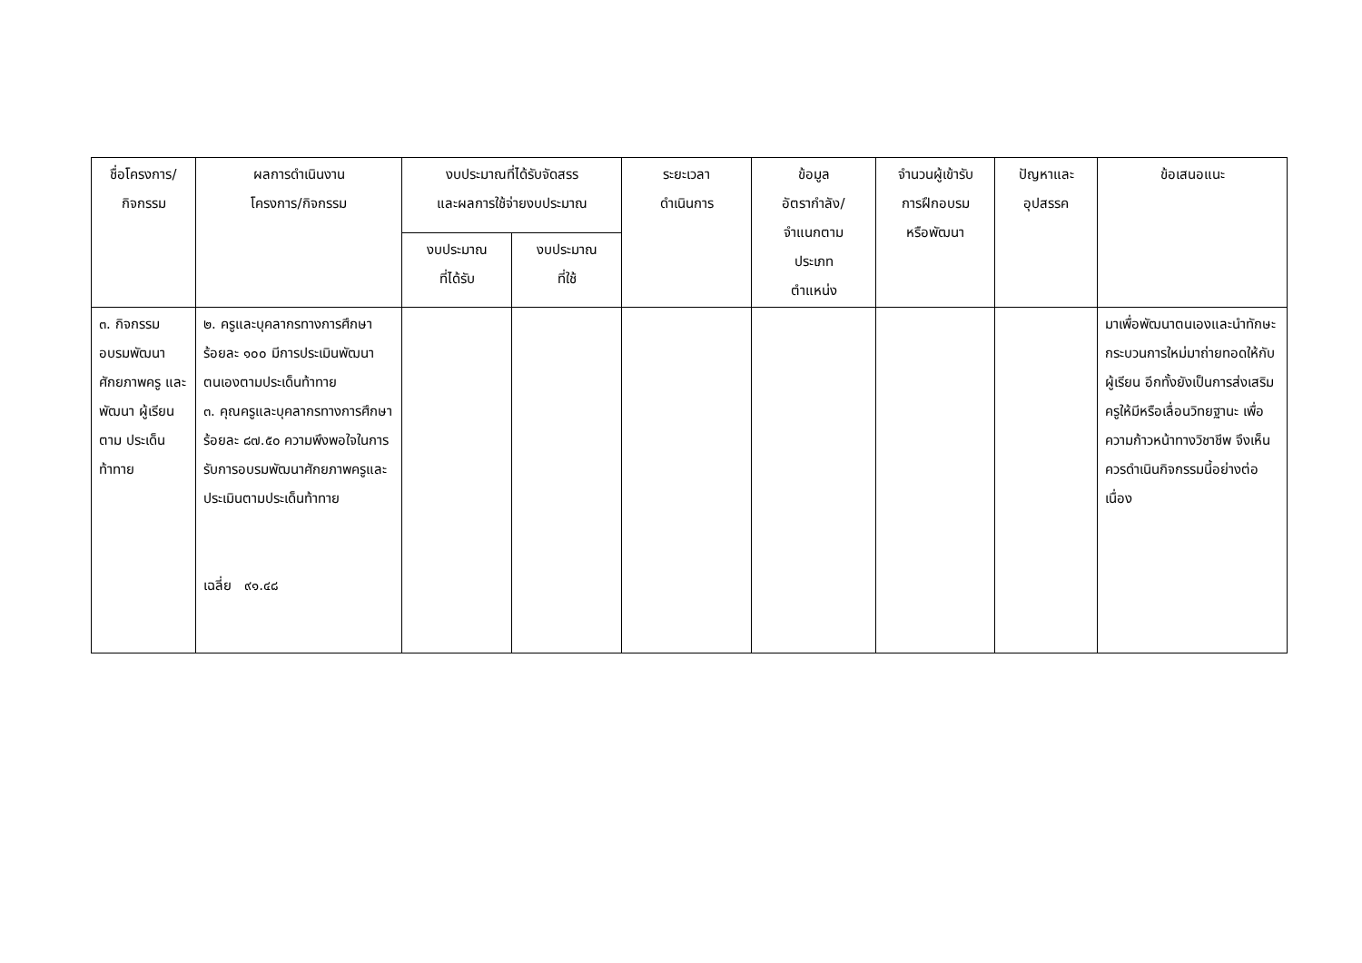| ชื่อโครงการ/ กิจกรรม | ผลการดำเนินงาน โครงการ/กิจกรรม | งบประมาณที่ได้รับจัดสรร และผลการใช้จ่ายงบประมาณ | | ระยะเวลา ดำเนินการ | ข้อมูล อัตรากำลัง/ จำแนกตาม ประเภท ตำแหน่ง | จำนวนผู้เข้ารับ การฝึกอบรม หรือพัฒนา | ปัญหาและ อุปสรรค | ข้อเสนอแนะ |
| --- | --- | --- | --- | --- | --- | --- | --- | --- |
| | | งบประมาณ ที่ได้รับ | งบประมาณ ที่ใช้ | | | | | |
| ๓. กิจกรรม อบรมพัฒนา ศักยภาพครู และพัฒนา ผู้เรียนตาม ประเด็น ท้าทาย | ๒. ครูและบุคลากรทางการศึกษาร้อยละ ๑๐๐ มีการประเมินพัฒนาตนเองตามประเด็นท้าทาย ๓. คุณครูและบุคลากรทางการศึกษาร้อยละ ๘๗.๕๐ ความพึงพอใจในการ รับการอบรมพัฒนาศักยภาพครูและประเมินตามประเด็นท้าทาย เฉลี่ย ๙๑.๔๘ | | | | | | | มาเพื่อพัฒนาตนเองและนำทักษะ กระบวนการใหม่มาถ่ายทอดให้กับผู้เรียน อีกทั้งยังเป็นการส่งเสริมครูให้มีหรือเลื่อนวิทยฐานะ เพื่อความก้าวหน้าทางวิชาชีพ จึงเห็นควรดำเนินกิจกรรมนี้อย่างต่อเนื่อง |